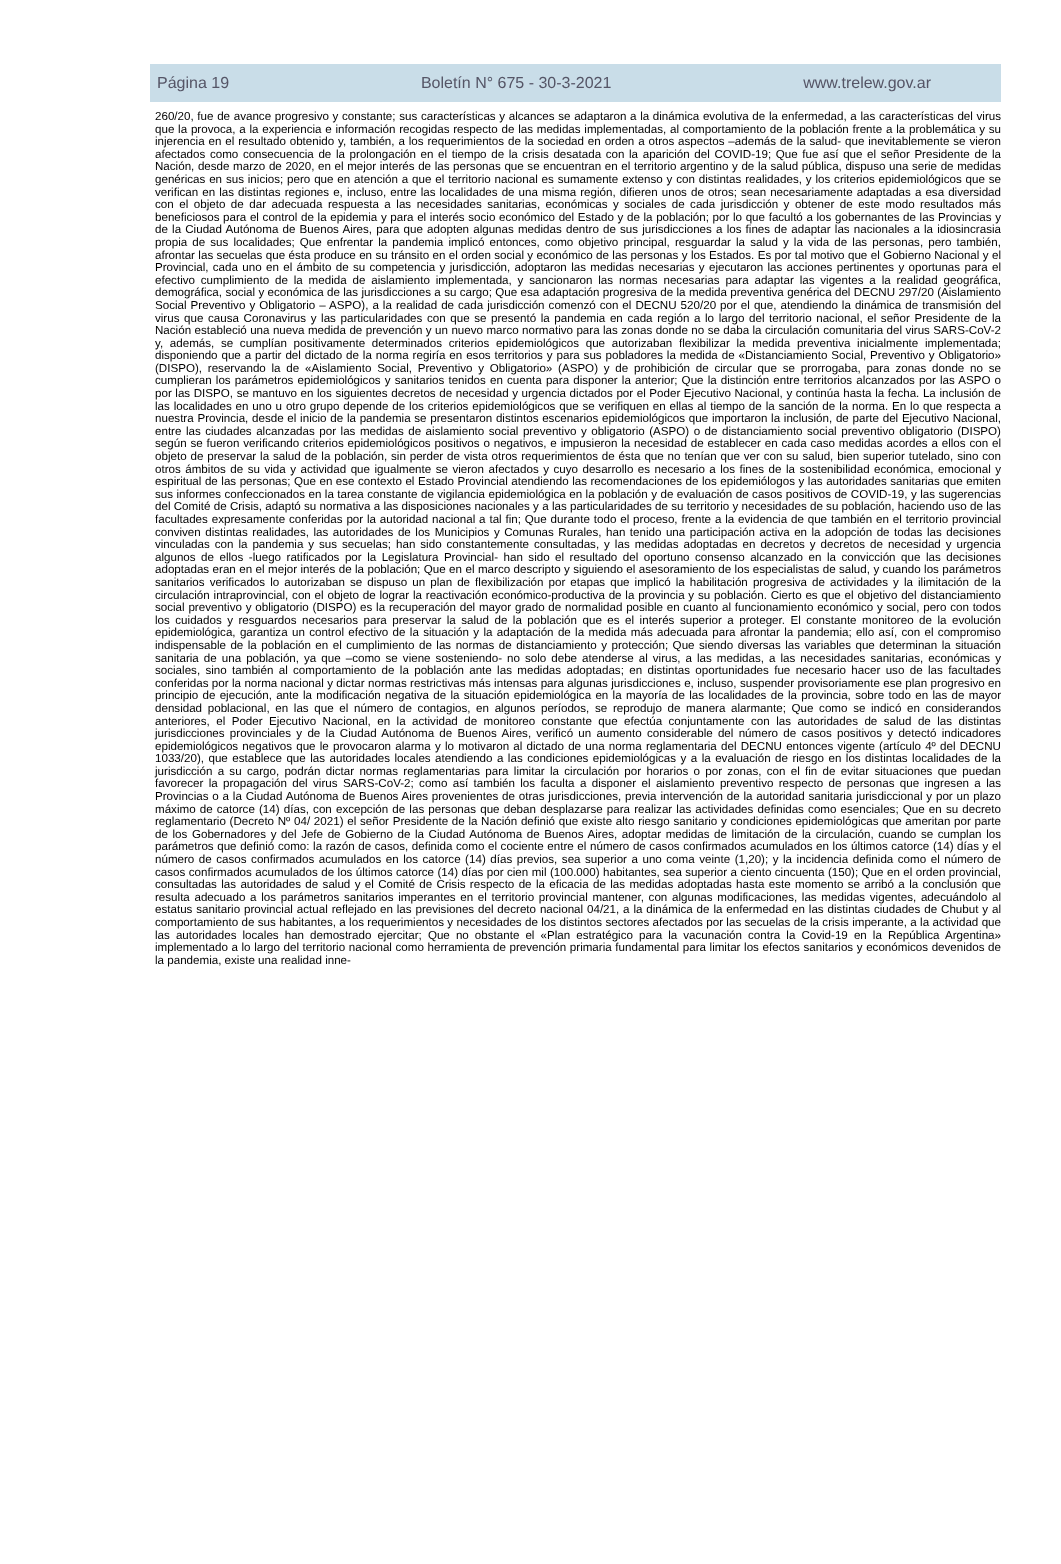Página 19 Boletín N° 675 - 30-3-2021 www.trelew.gov.ar
260/20, fue de avance progresivo y constante; sus características y alcances se adaptaron a la dinámica evolutiva de la enfermedad, a las características del virus que la provoca, a la experiencia e información recogidas respecto de las medidas implementadas, al comportamiento de la población frente a la problemática y su injerencia en el resultado obtenido y, también, a los requerimientos de la sociedad en orden a otros aspectos –además de la salud- que inevitablemente se vieron afectados como consecuencia de la prolongación en el tiempo de la crisis desatada con la aparición del COVID-19; Que fue así que el señor Presidente de la Nación, desde marzo de 2020, en el mejor interés de las personas que se encuentran en el territorio argentino y de la salud pública, dispuso una serie de medidas genéricas en sus inicios; pero que en atención a que el territorio nacional es sumamente extenso y con distintas realidades, y los criterios epidemiológicos que se verifican en las distintas regiones e, incluso, entre las localidades de una misma región, difieren unos de otros; sean necesariamente adaptadas a esa diversidad con el objeto de dar adecuada respuesta a las necesidades sanitarias, económicas y sociales de cada jurisdicción y obtener de este modo resultados más beneficiosos para el control de la epidemia y para el interés socio económico del Estado y de la población; por lo que facultó a los gobernantes de las Provincias y de la Ciudad Autónoma de Buenos Aires, para que adopten algunas medidas dentro de sus jurisdicciones a los fines de adaptar las nacionales a la idiosincrasia propia de sus localidades; Que enfrentar la pandemia implicó entonces, como objetivo principal, resguardar la salud y la vida de las personas, pero también, afrontar las secuelas que ésta produce en su tránsito en el orden social y económico de las personas y los Estados. Es por tal motivo que el Gobierno Nacional y el Provincial, cada uno en el ámbito de su competencia y jurisdicción, adoptaron las medidas necesarias y ejecutaron las acciones pertinentes y oportunas para el efectivo cumplimiento de la medida de aislamiento implementada, y sancionaron las normas necesarias para adaptar las vigentes a la realidad geográfica, demográfica, social y económica de las jurisdicciones a su cargo; Que esa adaptación progresiva de la medida preventiva genérica del DECNU 297/20 (Aislamiento Social Preventivo y Obligatorio – ASPO), a la realidad de cada jurisdicción comenzó con el DECNU 520/20 por el que, atendiendo la dinámica de transmisión del virus que causa Coronavirus y las particularidades con que se presentó la pandemia en cada región a lo largo del territorio nacional, el señor Presidente de la Nación estableció una nueva medida de prevención y un nuevo marco normativo para las zonas donde no se daba la circulación comunitaria del virus SARS-CoV-2 y, además, se cumplían positivamente determinados criterios epidemiológicos que autorizaban flexibilizar la medida preventiva inicialmente implementada; disponiendo que a partir del dictado de la norma regiría en esos territorios y para sus pobladores la medida de «Distanciamiento Social, Preventivo y Obligatorio» (DISPO), reservando la de «Aislamiento Social, Preventivo y Obligatorio» (ASPO) y de prohibición de circular que se prorrogaba, para zonas donde no se cumplieran los parámetros epidemiológicos y sanitarios tenidos en cuenta para disponer la anterior; Que la distinción entre territorios alcanzados por las ASPO o por las DISPO, se mantuvo en los siguientes decretos de necesidad y urgencia dictados por el Poder Ejecutivo Nacional, y continúa hasta la fecha. La inclusión de las localidades en uno u otro grupo depende de los criterios epidemiológicos que se verifiquen en ellas al tiempo de la sanción de la norma. En lo que respecta a nuestra Provincia, desde el inicio de la pandemia se presentaron distintos escenarios epidemiológicos que importaron la inclusión, de parte del Ejecutivo Nacional, entre las ciudades alcanzadas por las medidas de aislamiento social preventivo y obligatorio (ASPO) o de distanciamiento social preventivo obligatorio (DISPO) según se fueron verificando criterios epidemiológicos positivos o negativos, e impusieron la necesidad de establecer en cada caso medidas acordes a ellos con el objeto de preservar la salud de la población, sin perder de vista otros requerimientos de ésta que no tenían que ver con su salud, bien superior tutelado, sino con otros ámbitos de su vida y actividad que igualmente se vieron afectados y cuyo desarrollo es necesario a los fines de la sostenibilidad económica, emocional y espiritual de las personas; Que en ese contexto el Estado Provincial atendiendo las recomendaciones de los epidemiólogos y las autoridades sanitarias que emiten sus informes confeccionados en la tarea constante de vigilancia epidemiológica en la población y de evaluación de casos positivos de COVID-19, y las sugerencias del Comité de Crisis, adaptó su normativa a las disposiciones nacionales y a las particularidades de su territorio y necesidades de su población, haciendo uso de las facultades expresamente conferidas por la autoridad nacional a tal fin; Que durante todo el proceso, frente a la evidencia de que también en el territorio provincial conviven distintas realidades, las autoridades de los Municipios y Comunas Rurales, han tenido una participación activa en la adopción de todas las decisiones vinculadas con la pandemia y sus secuelas; han sido constantemente consultadas, y las medidas adoptadas en decretos y decretos de necesidad y urgencia algunos de ellos -luego ratificados por la Legislatura Provincial- han sido el resultado del oportuno consenso alcanzado en la convicción que las decisiones adoptadas eran en el mejor interés de la población; Que en el marco descripto y siguiendo el asesoramiento de los especialistas de salud, y cuando los parámetros sanitarios verificados lo autorizaban se dispuso un plan de flexibilización por etapas que implicó la habilitación progresiva de actividades y la ilimitación de la circulación intraprovincial, con el objeto de lograr la reactivación económico-productiva de la provincia y su población. Cierto es que el objetivo del distanciamiento social preventivo y obligatorio (DISPO) es la recuperación del mayor grado de normalidad posible en cuanto al funcionamiento económico y social, pero con todos los cuidados y resguardos necesarios para preservar la salud de la población que es el interés superior a proteger. El constante monitoreo de la evolución epidemiológica, garantiza un control efectivo de la situación y la adaptación de la medida más adecuada para afrontar la pandemia; ello así, con el compromiso indispensable de la población en el cumplimiento de las normas de distanciamiento y protección; Que siendo diversas las variables que determinan la situación sanitaria de una población, ya que –como se viene sosteniendo- no solo debe atenderse al virus, a las medidas, a las necesidades sanitarias, económicas y sociales, sino también al comportamiento de la población ante las medidas adoptadas; en distintas oportunidades fue necesario hacer uso de las facultades conferidas por la norma nacional y dictar normas restrictivas más intensas para algunas jurisdicciones e, incluso, suspender provisoriamente ese plan progresivo en principio de ejecución, ante la modificación negativa de la situación epidemiológica en la mayoría de las localidades de la provincia, sobre todo en las de mayor densidad poblacional, en las que el número de contagios, en algunos períodos, se reprodujo de manera alarmante; Que como se indicó en considerandos anteriores, el Poder Ejecutivo Nacional, en la actividad de monitoreo constante que efectúa conjuntamente con las autoridades de salud de las distintas jurisdicciones provinciales y de la Ciudad Autónoma de Buenos Aires, verificó un aumento considerable del número de casos positivos y detectó indicadores epidemiológicos negativos que le provocaron alarma y lo motivaron al dictado de una norma reglamentaria del DECNU entonces vigente (artículo 4º del DECNU 1033/20), que establece que las autoridades locales atendiendo a las condiciones epidemiológicas y a la evaluación de riesgo en los distintas localidades de la jurisdicción a su cargo, podrán dictar normas reglamentarias para limitar la circulación por horarios o por zonas, con el fin de evitar situaciones que puedan favorecer la propagación del virus SARS-CoV-2; como así también los faculta a disponer el aislamiento preventivo respecto de personas que ingresen a las Provincias o a la Ciudad Autónoma de Buenos Aires provenientes de otras jurisdicciones, previa intervención de la autoridad sanitaria jurisdiccional y por un plazo máximo de catorce (14) días, con excepción de las personas que deban desplazarse para realizar las actividades definidas como esenciales; Que en su decreto reglamentario (Decreto Nº 04/ 2021) el señor Presidente de la Nación definió que existe alto riesgo sanitario y condiciones epidemiológicas que ameritan por parte de los Gobernadores y del Jefe de Gobierno de la Ciudad Autónoma de Buenos Aires, adoptar medidas de limitación de la circulación, cuando se cumplan los parámetros que definió como: la razón de casos, definida como el cociente entre el número de casos confirmados acumulados en los últimos catorce (14) días y el número de casos confirmados acumulados en los catorce (14) días previos, sea superior a uno coma veinte (1,20); y la incidencia definida como el número de casos confirmados acumulados de los últimos catorce (14) días por cien mil (100.000) habitantes, sea superior a ciento cincuenta (150); Que en el orden provincial, consultadas las autoridades de salud y el Comité de Crisis respecto de la eficacia de las medidas adoptadas hasta este momento se arribó a la conclusión que resulta adecuado a los parámetros sanitarios imperantes en el territorio provincial mantener, con algunas modificaciones, las medidas vigentes, adecuándolo al estatus sanitario provincial actual reflejado en las previsiones del decreto nacional 04/21, a la dinámica de la enfermedad en las distintas ciudades de Chubut y al comportamiento de sus habitantes, a los requerimientos y necesidades de los distintos sectores afectados por las secuelas de la crisis imperante, a la actividad que las autoridades locales han demostrado ejercitar; Que no obstante el «Plan estratégico para la vacunación contra la Covid-19 en la República Argentina» implementado a lo largo del territorio nacional como herramienta de prevención primaria fundamental para limitar los efectos sanitarios y económicos devenidos de la pandemia, existe una realidad inne-